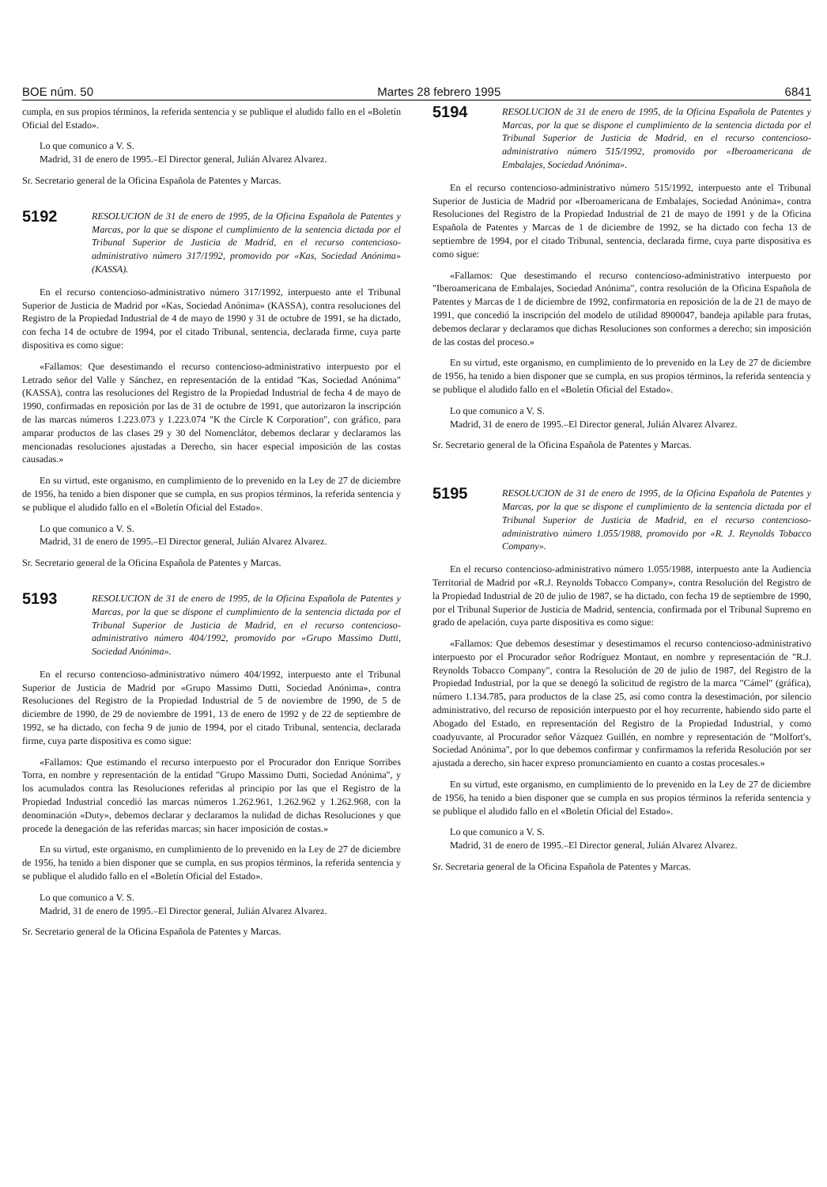BOE núm. 50 Martes 28 febrero 1995 6841
cumpla, en sus propios términos, la referida sentencia y se publique el aludido fallo en el «Boletín Oficial del Estado».
Lo que comunico a V. S.
Madrid, 31 de enero de 1995.–El Director general, Julián Alvarez Alvarez.
Sr. Secretario general de la Oficina Española de Patentes y Marcas.
5192 RESOLUCION de 31 de enero de 1995, de la Oficina Española de Patentes y Marcas, por la que se dispone el cumplimiento de la sentencia dictada por el Tribunal Superior de Justicia de Madrid, en el recurso contencioso-administrativo número 317/1992, promovido por «Kas, Sociedad Anónima» (KASSA).
En el recurso contencioso-administrativo número 317/1992, interpuesto ante el Tribunal Superior de Justicia de Madrid por «Kas, Sociedad Anónima» (KASSA), contra resoluciones del Registro de la Propiedad Industrial de 4 de mayo de 1990 y 31 de octubre de 1991, se ha dictado, con fecha 14 de octubre de 1994, por el citado Tribunal, sentencia, declarada firme, cuya parte dispositiva es como sigue:
«Fallamos: Que desestimando el recurso contencioso-administrativo interpuesto por el Letrado señor del Valle y Sánchez, en representación de la entidad "Kas, Sociedad Anónima" (KASSA), contra las resoluciones del Registro de la Propiedad Industrial de fecha 4 de mayo de 1990, confirmadas en reposición por las de 31 de octubre de 1991, que autorizaron la inscripción de las marcas números 1.223.073 y 1.223.074 "K the Circle K Corporation", con gráfico, para amparar productos de las clases 29 y 30 del Nomenclátor, debemos declarar y declaramos las mencionadas resoluciones ajustadas a Derecho, sin hacer especial imposición de las costas causadas.»
En su virtud, este organismo, en cumplimiento de lo prevenido en la Ley de 27 de diciembre de 1956, ha tenido a bien disponer que se cumpla, en sus propios términos, la referida sentencia y se publique el aludido fallo en el «Boletín Oficial del Estado».
Lo que comunico a V. S.
Madrid, 31 de enero de 1995.–El Director general, Julián Alvarez Alvarez.
Sr. Secretario general de la Oficina Española de Patentes y Marcas.
5193 RESOLUCION de 31 de enero de 1995, de la Oficina Española de Patentes y Marcas, por la que se dispone el cumplimiento de la sentencia dictada por el Tribunal Superior de Justicia de Madrid, en el recurso contencioso-administrativo número 404/1992, promovido por «Grupo Massimo Dutti, Sociedad Anónima».
En el recurso contencioso-administrativo número 404/1992, interpuesto ante el Tribunal Superior de Justicia de Madrid por «Grupo Massimo Dutti, Sociedad Anónima», contra Resoluciones del Registro de la Propiedad Industrial de 5 de noviembre de 1990, de 5 de diciembre de 1990, de 29 de noviembre de 1991, 13 de enero de 1992 y de 22 de septiembre de 1992, se ha dictado, con fecha 9 de junio de 1994, por el citado Tribunal, sentencia, declarada firme, cuya parte dispositiva es como sigue:
«Fallamos: Que estimando el recurso interpuesto por el Procurador don Enrique Sorribes Torra, en nombre y representación de la entidad "Grupo Massimo Dutti, Sociedad Anónima", y los acumulados contra las Resoluciones referidas al principio por las que el Registro de la Propiedad Industrial concedió las marcas números 1.262.961, 1.262.962 y 1.262.968, con la denominación «Duty», debemos declarar y declaramos la nulidad de dichas Resoluciones y que procede la denegación de las referidas marcas; sin hacer imposición de costas.»
En su virtud, este organismo, en cumplimiento de lo prevenido en la Ley de 27 de diciembre de 1956, ha tenido a bien disponer que se cumpla, en sus propios términos, la referida sentencia y se publique el aludido fallo en el «Boletín Oficial del Estado».
Lo que comunico a V. S.
Madrid, 31 de enero de 1995.–El Director general, Julián Alvarez Alvarez.
Sr. Secretario general de la Oficina Española de Patentes y Marcas.
5194 RESOLUCION de 31 de enero de 1995, de la Oficina Española de Patentes y Marcas, por la que se dispone el cumplimiento de la sentencia dictada por el Tribunal Superior de Justicia de Madrid, en el recurso contencioso-administrativo número 515/1992, promovido por «Iberoamericana de Embalajes, Sociedad Anónima».
En el recurso contencioso-administrativo número 515/1992, interpuesto ante el Tribunal Superior de Justicia de Madrid por «Iberoamericana de Embalajes, Sociedad Anónima», contra Resoluciones del Registro de la Propiedad Industrial de 21 de mayo de 1991 y de la Oficina Española de Patentes y Marcas de 1 de diciembre de 1992, se ha dictado con fecha 13 de septiembre de 1994, por el citado Tribunal, sentencia, declarada firme, cuya parte dispositiva es como sigue:
«Fallamos: Que desestimando el recurso contencioso-administrativo interpuesto por "Iberoamericana de Embalajes, Sociedad Anónima", contra resolución de la Oficina Española de Patentes y Marcas de 1 de diciembre de 1992, confirmatoria en reposición de la de 21 de mayo de 1991, que concedió la inscripción del modelo de utilidad 8900047, bandeja apilable para frutas, debemos declarar y declaramos que dichas Resoluciones son conformes a derecho; sin imposición de las costas del proceso.»
En su virtud, este organismo, en cumplimiento de lo prevenido en la Ley de 27 de diciembre de 1956, ha tenido a bien disponer que se cumpla, en sus propios términos, la referida sentencia y se publique el aludido fallo en el «Boletín Oficial del Estado».
Lo que comunico a V. S.
Madrid, 31 de enero de 1995.–El Director general, Julián Alvarez Alvarez.
Sr. Secretario general de la Oficina Española de Patentes y Marcas.
5195 RESOLUCION de 31 de enero de 1995, de la Oficina Española de Patentes y Marcas, por la que se dispone el cumplimiento de la sentencia dictada por el Tribunal Superior de Justicia de Madrid, en el recurso contencioso-administrativo número 1.055/1988, promovido por «R. J. Reynolds Tobacco Company».
En el recurso contencioso-administrativo número 1.055/1988, interpuesto ante la Audiencia Territorial de Madrid por «R.J. Reynolds Tobacco Company», contra Resolución del Registro de la Propiedad Industrial de 20 de julio de 1987, se ha dictado, con fecha 19 de septiembre de 1990, por el Tribunal Superior de Justicia de Madrid, sentencia, confirmada por el Tribunal Supremo en grado de apelación, cuya parte dispositiva es como sigue:
«Fallamos: Que debemos desestimar y desestimamos el recurso contencioso-administrativo interpuesto por el Procurador señor Rodríguez Montaut, en nombre y representación de "R.J. Reynolds Tobacco Company", contra la Resolución de 20 de julio de 1987, del Registro de la Propiedad Industrial, por la que se denegó la solicitud de registro de la marca "Cámel" (gráfica), número 1.134.785, para productos de la clase 25, así como contra la desestimación, por silencio administrativo, del recurso de reposición interpuesto por el hoy recurrente, habiendo sido parte el Abogado del Estado, en representación del Registro de la Propiedad Industrial, y como coadyuvante, al Procurador señor Vázquez Guillén, en nombre y representación de "Molfort's, Sociedad Anónima", por lo que debemos confirmar y confirmamos la referida Resolución por ser ajustada a derecho, sin hacer expreso pronunciamiento en cuanto a costas procesales.»
En su virtud, este organismo, en cumplimiento de lo prevenido en la Ley de 27 de diciembre de 1956, ha tenido a bien disponer que se cumpla en sus propios términos la referida sentencia y se publique el aludido fallo en el «Boletín Oficial del Estado».
Lo que comunico a V. S.
Madrid, 31 de enero de 1995.–El Director general, Julián Alvarez Alvarez.
Sr. Secretaria general de la Oficina Española de Patentes y Marcas.